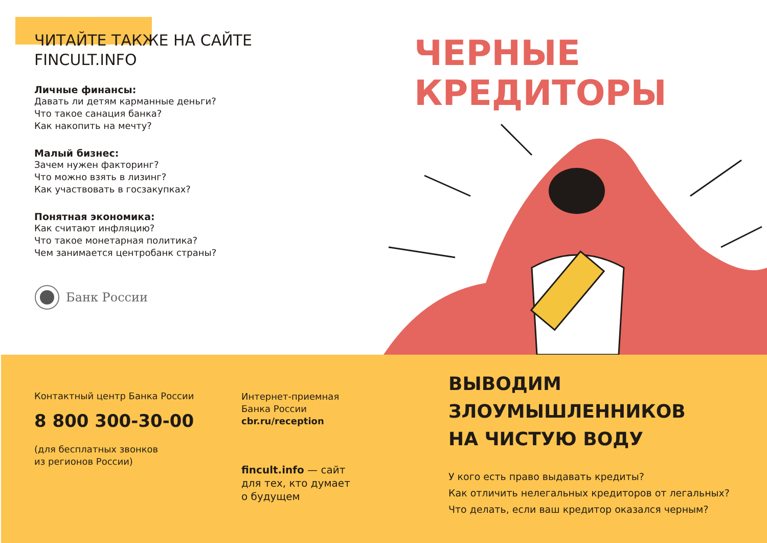ЧИТАЙТЕ ТАКЖЕ НА САЙТЕ
FINCULT.INFO
Личные финансы:
Давать ли детям карманные деньги?
Что такое санация банка?
Как накопить на мечту?
Малый бизнес:
Зачем нужен факторинг?
Что можно взять в лизинг?
Как участвовать в госзакупках?
Понятная экономика:
Как считают инфляцию?
Что такое монетарная политика?
Чем занимается центробанк страны?
Банк России
ЧЕРНЫЕ
КРЕДИТОРЫ
Контактный центр Банка России
8 800 300-30-00
(для бесплатных звонков
из регионов России)
Интернет-приемная
Банка России
cbr.ru/reception
fincult.info — сайт
для тех, кто думает
о будущем
ВЫВОДИМ ЗЛОУМЫШЛЕННИКОВ
НА ЧИСТУЮ ВОДУ
У кого есть право выдавать кредиты?
Как отличить нелегальных кредиторов от легальных?
Что делать, если ваш кредитор оказался черным?